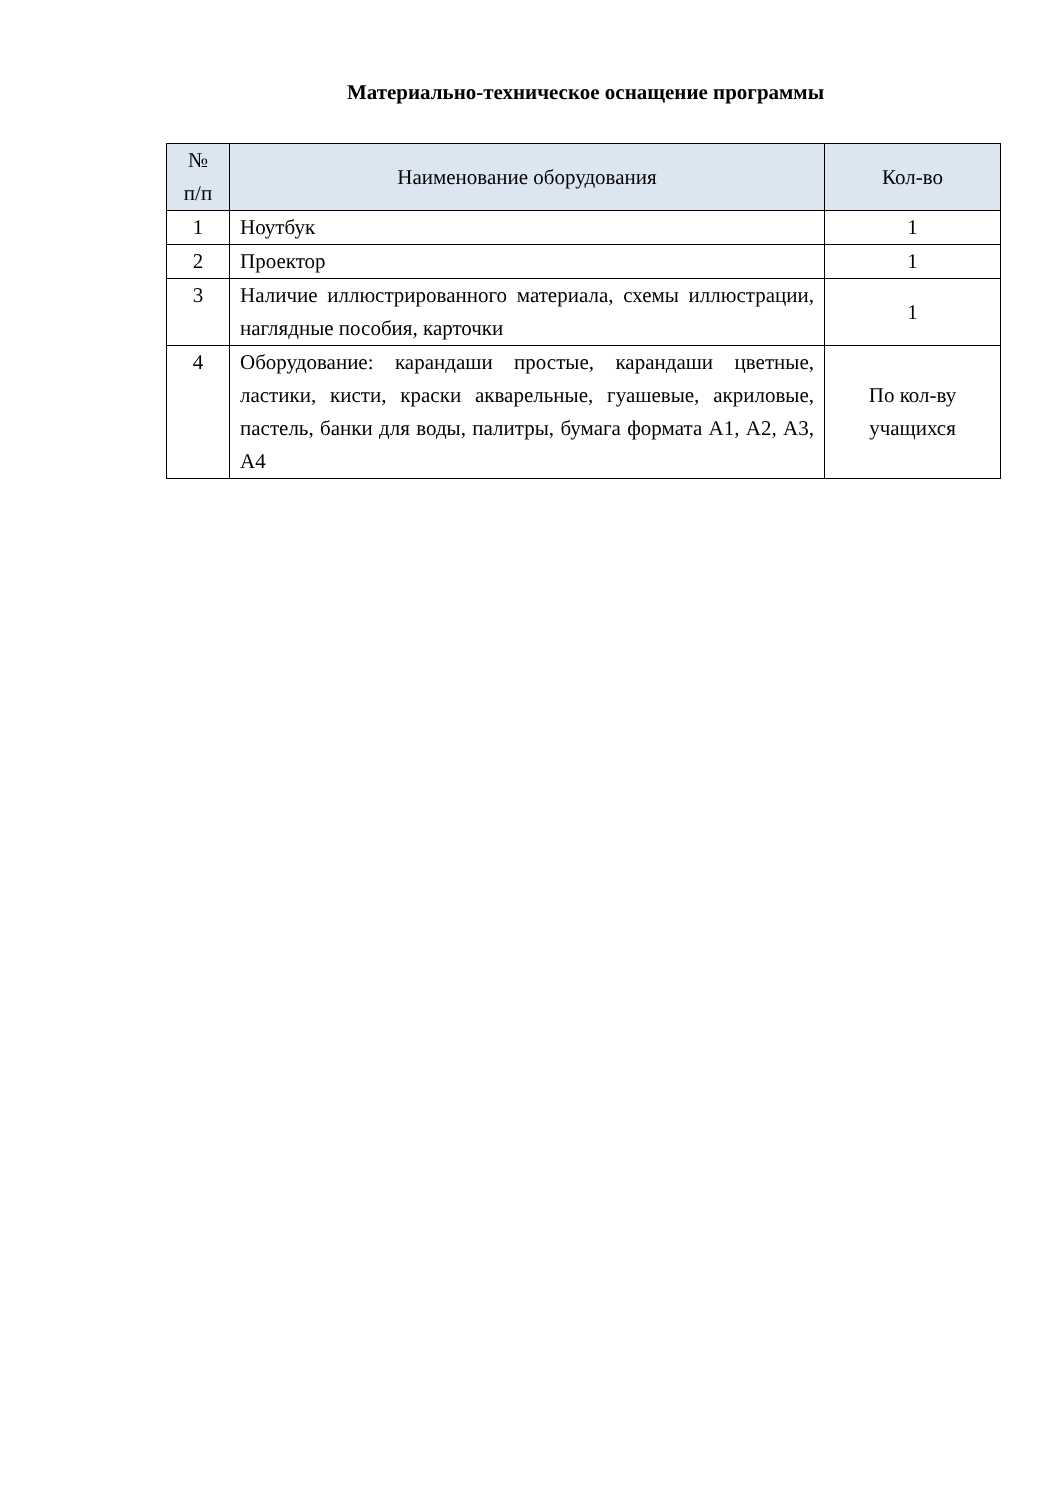Материально-техническое оснащение программы
| № п/п | Наименование оборудования | Кол-во |
| --- | --- | --- |
| 1 | Ноутбук | 1 |
| 2 | Проектор | 1 |
| 3 | Наличие иллюстрированного материала, схемы иллюстрации, наглядные пособия, карточки | 1 |
| 4 | Оборудование: карандаши простые, карандаши цветные, ластики, кисти, краски акварельные, гуашевые, акриловые, пастель, банки для воды, палитры, бумага формата А1, А2, А3, А4 | По кол-ву учащихся |